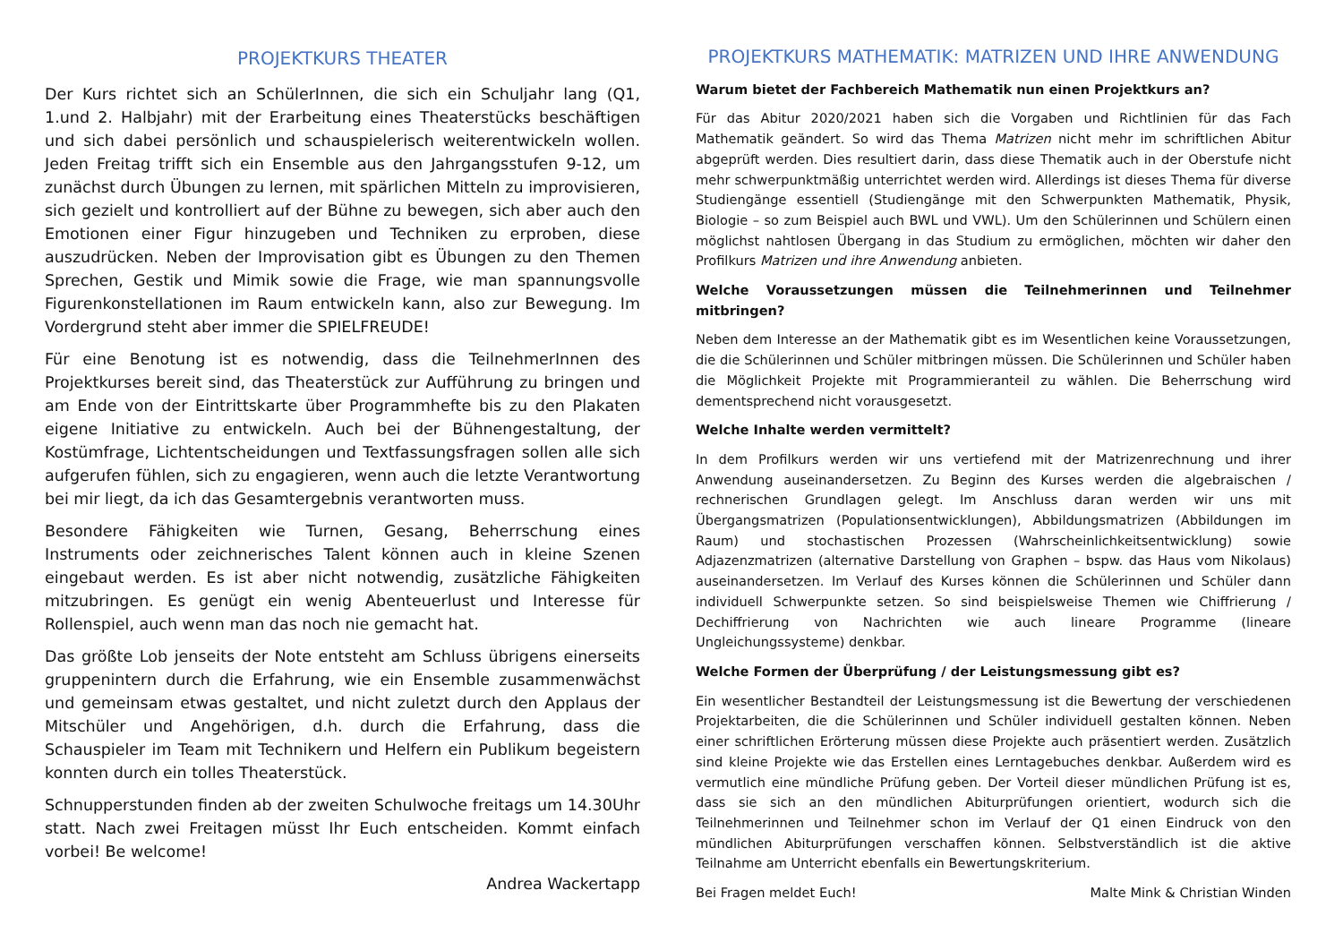PROJEKTKURS THEATER
Der Kurs richtet sich an SchülerInnen, die sich ein Schuljahr lang (Q1, 1.und 2. Halbjahr) mit der Erarbeitung eines Theaterstücks beschäftigen und sich dabei persönlich und schauspielerisch weiterentwickeln wollen. Jeden Freitag trifft sich ein Ensemble aus den Jahrgangsstufen 9-12, um zunächst durch Übungen zu lernen, mit spärlichen Mitteln zu improvisieren, sich gezielt und kontrolliert auf der Bühne zu bewegen, sich aber auch den Emotionen einer Figur hinzugeben und Techniken zu erproben, diese auszudrücken. Neben der Improvisation gibt es Übungen zu den Themen Sprechen, Gestik und Mimik sowie die Frage, wie man spannungsvolle Figurenkonstellationen im Raum entwickeln kann, also zur Bewegung. Im Vordergrund steht aber immer die SPIELFREUDE!
Für eine Benotung ist es notwendig, dass die TeilnehmerInnen des Projektkurses bereit sind, das Theaterstück zur Aufführung zu bringen und am Ende von der Eintrittskarte über Programmhefte bis zu den Plakaten eigene Initiative zu entwickeln. Auch bei der Bühnengestaltung, der Kostümfrage, Lichtentscheidungen und Textfassungsfragen sollen alle sich aufgerufen fühlen, sich zu engagieren, wenn auch die letzte Verantwortung bei mir liegt, da ich das Gesamtergebnis verantworten muss.
Besondere Fähigkeiten wie Turnen, Gesang, Beherrschung eines Instruments oder zeichnerisches Talent können auch in kleine Szenen eingebaut werden. Es ist aber nicht notwendig, zusätzliche Fähigkeiten mitzubringen. Es genügt ein wenig Abenteuerlust und Interesse für Rollenspiel, auch wenn man das noch nie gemacht hat.
Das größte Lob jenseits der Note entsteht am Schluss übrigens einerseits gruppenintern durch die Erfahrung, wie ein Ensemble zusammenwächst und gemeinsam etwas gestaltet, und nicht zuletzt durch den Applaus der Mitschüler und Angehörigen, d.h. durch die Erfahrung, dass die Schauspieler im Team mit Technikern und Helfern ein Publikum begeistern konnten durch ein tolles Theaterstück.
Schnupperstunden finden ab der zweiten Schulwoche freitags um 14.30Uhr statt. Nach zwei Freitagen müsst Ihr Euch entscheiden. Kommt einfach vorbei! Be welcome!
Andrea Wackertapp
PROJEKTKURS MATHEMATIK: MATRIZEN UND IHRE ANWENDUNG
Warum bietet der Fachbereich Mathematik nun einen Projektkurs an?
Für das Abitur 2020/2021 haben sich die Vorgaben und Richtlinien für das Fach Mathematik geändert. So wird das Thema Matrizen nicht mehr im schriftlichen Abitur abgeprüft werden. Dies resultiert darin, dass diese Thematik auch in der Oberstufe nicht mehr schwerpunktmäßig unterrichtet werden wird. Allerdings ist dieses Thema für diverse Studiengänge essentiell (Studiengänge mit den Schwerpunkten Mathematik, Physik, Biologie – so zum Beispiel auch BWL und VWL). Um den Schülerinnen und Schülern einen möglichst nahtlosen Übergang in das Studium zu ermöglichen, möchten wir daher den Profilkurs Matrizen und ihre Anwendung anbieten.
Welche Voraussetzungen müssen die Teilnehmerinnen und Teilnehmer mitbringen?
Neben dem Interesse an der Mathematik gibt es im Wesentlichen keine Voraussetzungen, die die Schülerinnen und Schüler mitbringen müssen. Die Schülerinnen und Schüler haben die Möglichkeit Projekte mit Programmieranteil zu wählen. Die Beherrschung wird dementsprechend nicht vorausgesetzt.
Welche Inhalte werden vermittelt?
In dem Profilkurs werden wir uns vertiefend mit der Matrizenrechnung und ihrer Anwendung auseinandersetzen. Zu Beginn des Kurses werden die algebraischen / rechnerischen Grundlagen gelegt. Im Anschluss daran werden wir uns mit Übergangsmatrizen (Populationsentwicklungen), Abbildungsmatrizen (Abbildungen im Raum) und stochastischen Prozessen (Wahrscheinlichkeitsentwicklung) sowie Adjazenzmatrizen (alternative Darstellung von Graphen – bspw. das Haus vom Nikolaus) auseinandersetzen. Im Verlauf des Kurses können die Schülerinnen und Schüler dann individuell Schwerpunkte setzen. So sind beispielsweise Themen wie Chiffrierung / Dechiffrierung von Nachrichten wie auch lineare Programme (lineare Ungleichungssysteme) denkbar.
Welche Formen der Überprüfung / der Leistungsmessung gibt es?
Ein wesentlicher Bestandteil der Leistungsmessung ist die Bewertung der verschiedenen Projektarbeiten, die die Schülerinnen und Schüler individuell gestalten können. Neben einer schriftlichen Erörterung müssen diese Projekte auch präsentiert werden. Zusätzlich sind kleine Projekte wie das Erstellen eines Lerntagebuches denkbar. Außerdem wird es vermutlich eine mündliche Prüfung geben. Der Vorteil dieser mündlichen Prüfung ist es, dass sie sich an den mündlichen Abiturprüfungen orientiert, wodurch sich die Teilnehmerinnen und Teilnehmer schon im Verlauf der Q1 einen Eindruck von den mündlichen Abiturprüfungen verschaffen können. Selbstverständlich ist die aktive Teilnahme am Unterricht ebenfalls ein Bewertungskriterium.
Bei Fragen meldet Euch! Malte Mink & Christian Winden